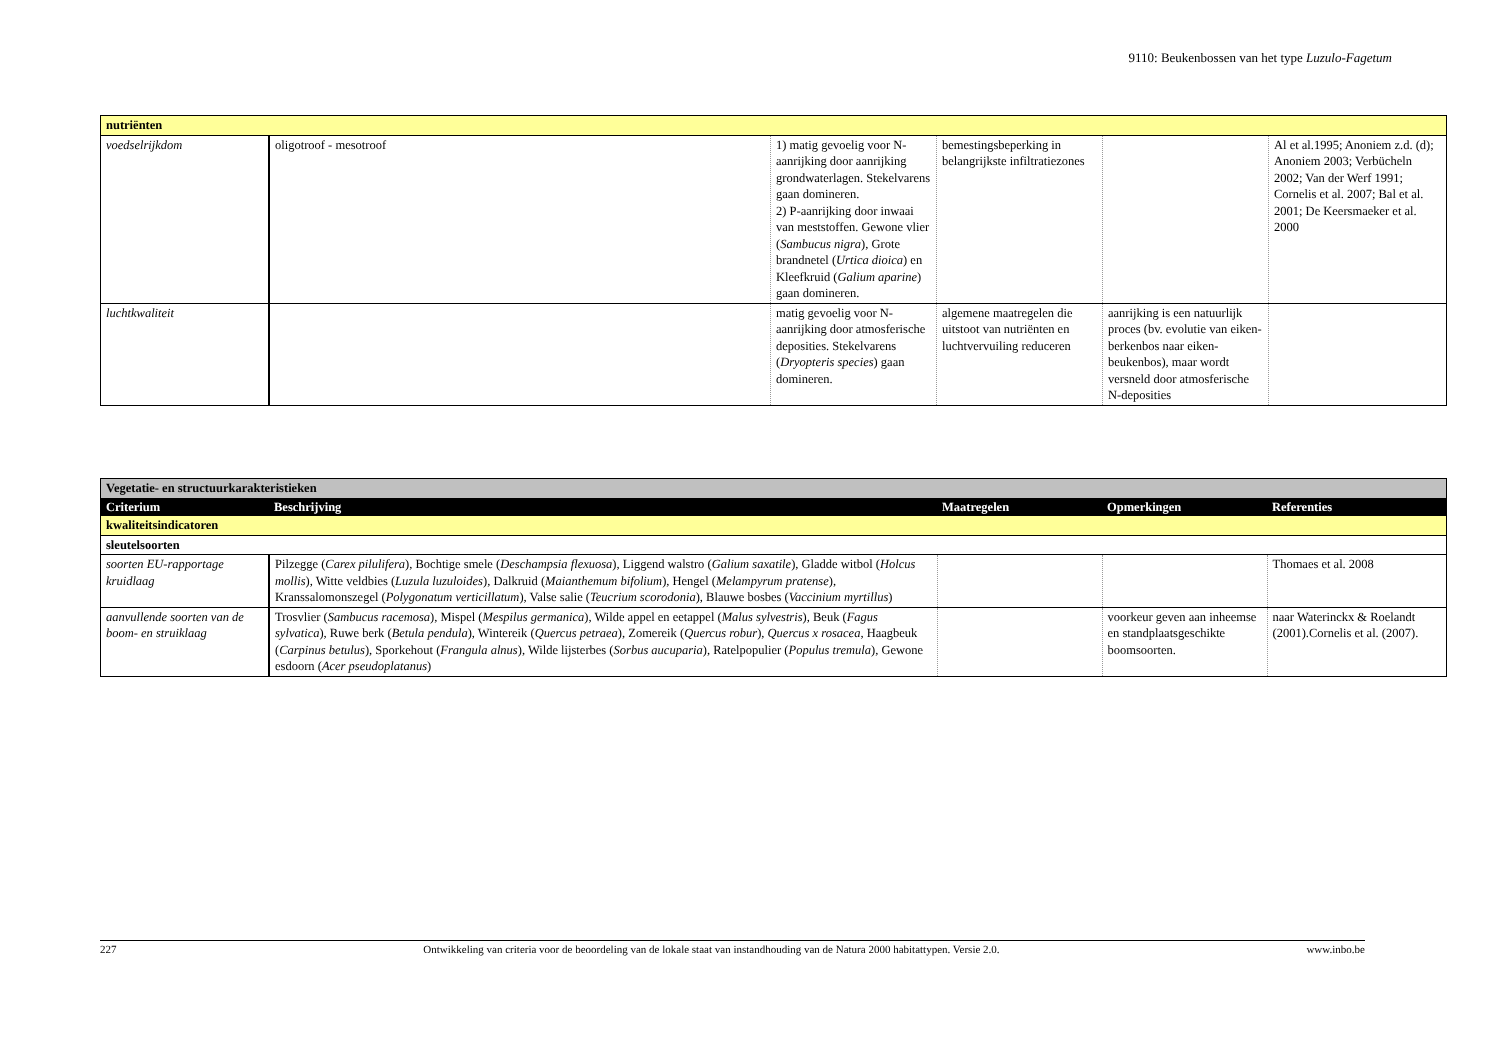9110: Beukenbossen van het type Luzulo-Fagetum
| nutriënten | | | | | |
| voedselrijkdom | oligotroof - mesotroof | 1) matig gevoelig voor N-aanrijking door aanrijking grondwaterlagen. Stekelvarens gaan domineren. 2) P-aanrijking door inwaai van meststoffen. Gewone vlier ( Sambucus nigra ), Grote brandnetel ( Urtica dioica ) en Kleefkruid ( Galium aparine ) gaan domineren. | bemestingsbeperking in belangrijkste infiltratiezones | | Al et al.1995; Anoniem z.d. (d); Anoniem 2003; Verbücheln 2002; Van der Werf 1991; Cornelis et al. 2007; Bal et al. 2001; De Keersmaeker et al. 2000 |
| luchtkwaliteit | | matig gevoelig voor N-aanrijking door atmosferische deposities. Stekelvarens ( Dryopteris species ) gaan domineren. | algemene maatregelen die uitstoot van nutriënten en luchtvervuiling reduceren | aanrijking is een natuurlijk proces (bv. evolutie van eiken-berkenbos naar eiken-beukenbos), maar wordt versneld door atmosferische N-deposities | |
| Vegetatie- en structuurkarakteristieken | | | | |
| Criterium | Beschrijving | Maatregelen | Opmerkingen | Referenties |
| kwaliteitsindicatoren | | | | |
| sleutelsoorten | | | | |
| soorten EU-rapportage kruidlaag | Pilzegge ( Carex pilulifera ), Bochtige smele ( Deschampsia flexuosa ), Liggend walstro ( Galium saxatile ), Gladde witbol ( Holcus mollis ), Witte veldbies ( Luzula luzuloides ), Dalkruid ( Maianthemum bifolium ), Hengel ( Melampyrum pratense ), Kranssalomonszegel ( Polygonatum verticillatum ), Valse salie ( Teucrium scorodonia ), Blauwe bosbes ( Vaccinium myrtillus ) | | | Thomaes et al. 2008 |
| aanvullende soorten van de boom- en struiklaag | Trosvlier ( Sambucus racemosa ), Mispel ( Mespilus germanica ), Wilde appel en eetappel ( Malus sylvestris ), Beuk ( Fagus sylvatica ), Ruwe berk ( Betula pendula ), Wintereik ( Quercus petraea ), Zomereik ( Quercus robur ), Quercus x rosacea , Haagbeuk ( Carpinus betulus ), Sporkehout ( Frangula alnus ), Wilde lijsterbes ( Sorbus aucuparia ), Ratelpopulier ( Populus tremula ), Gewone esdoorn ( Acer pseudoplatanus ) | | voorkeur geven aan inheemse en standplaatsgeschikte boomsoorten. | naar Waterinckx & Roelandt (2001).Cornelis et al. (2007). |
227 Ontwikkeling van criteria voor de beoordeling van de lokale staat van instandhouding van de Natura 2000 habitattypen. Versie 2.0. www.inbo.be